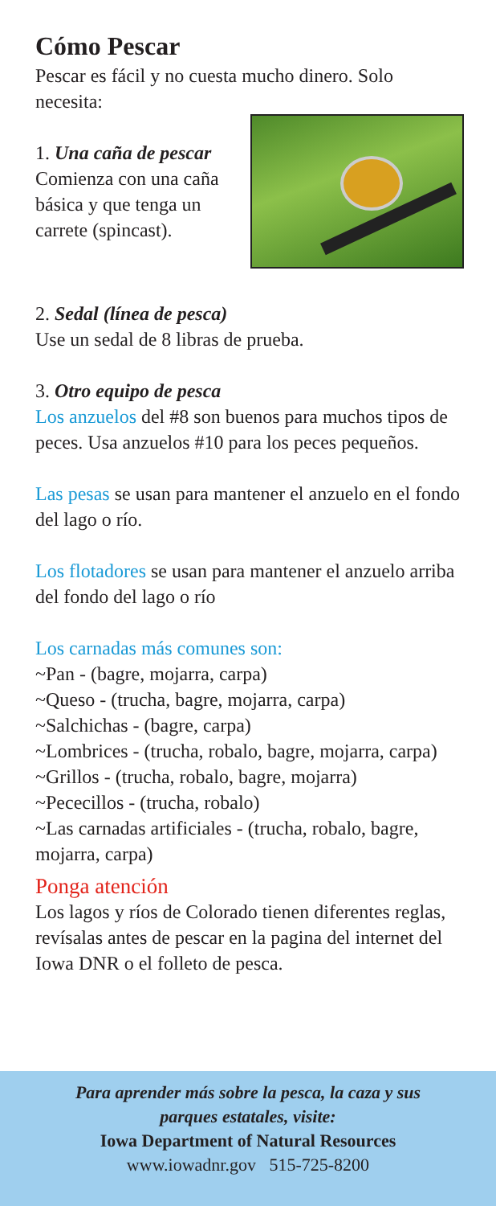Cómo Pescar
Pescar es fácil y no cuesta mucho dinero. Solo necesita:
1. Una caña de pescar
Comienza con una caña básica y que tenga un carrete (spincast).
2. Sedal (línea de pesca)
Use un sedal de 8 libras de prueba.
3. Otro equipo de pesca
Los anzuelos del #8 son buenos para muchos tipos de peces. Usa anzuelos #10 para los peces pequeños.
Las pesas se usan para mantener el anzuelo en el fondo del lago o río.
Los flotadores se usan para mantener el anzuelo arriba del fondo del lago o río
Los carnadas más comunes son:
~Pan - (bagre, mojarra, carpa)
~Queso - (trucha, bagre, mojarra, carpa)
~Salchichas - (bagre, carpa)
~Lombrices - (trucha, robalo, bagre, mojarra, carpa)
~Grillos - (trucha, robalo, bagre, mojarra)
~Pececillos - (trucha, robalo)
~Las carnadas artificiales - (trucha, robalo, bagre, mojarra, carpa)
Ponga atención
Los lagos y ríos de Colorado tienen diferentes reglas, revísalas antes de pescar en la pagina del internet del Iowa DNR o el folleto de pesca.
Para aprender más sobre la pesca, la caza y sus
parques estatales, visite:
Iowa Department of Natural Resources
www.iowadnr.gov 515-725-8200